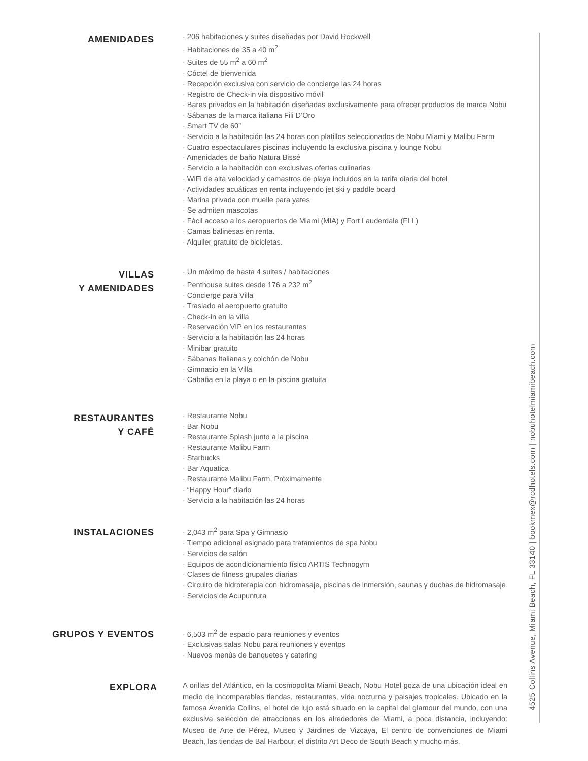AMENIDADES
· 206 habitaciones y suites diseñadas por David Rockwell
· Habitaciones de 35 a 40 m<sup>2</sup>
· Suites de 55 m<sup>2</sup> a 60 m<sup>2</sup>
· Cóctel de bienvenida
· Recepción exclusiva con servicio de concierge las 24 horas
· Registro de Check-in vía dispositivo móvil
· Bares privados en la habitación diseñadas exclusivamente para ofrecer productos de marca Nobu
· Sábanas de la marca italiana Fili D’Oro
· Smart TV de 60”
· Servicio a la habitación las 24 horas con platillos seleccionados de Nobu Miami y Malibu Farm
· Cuatro espectaculares piscinas incluyendo la exclusiva piscina y lounge Nobu
· Amenidades de baño Natura Bissé
· Servicio a la habitación con exclusivas ofertas culinarias
· WiFi de alta velocidad y camastros de playa incluidos en la tarifa diaria del hotel
· Actividades acuáticas en renta incluyendo jet ski y paddle board
· Marina privada con muelle para yates
· Se admiten mascotas
· Fácil acceso a los aeropuertos de Miami (MIA) y Fort Lauderdale (FLL)
· Camas balinesas en renta.
· Alquiler gratuito de bicicletas.
VILLAS
Y AMENIDADES
· Un máximo de hasta 4 suites / habitaciones
· Penthouse suites desde 176 a 232 m<sup>2</sup>
· Concierge para Villa
· Traslado al aeropuerto gratuito
· Check-in en la villa
· Reservación VIP en los restaurantes
· Servicio a la habitación las 24 horas
· Minibar gratuito
· Sábanas Italianas y colchón de Nobu
· Gimnasio en la Villa
· Cabaña en la playa o en la piscina gratuita
RESTAURANTES
Y CAFÉ
· Restaurante Nobu
· Bar Nobu
· Restaurante Splash junto a la piscina
· Restaurante Malibu Farm
· Starbucks
· Bar Aquatica
· Restaurante Malibu Farm, Próximamente
· “Happy Hour” diario
· Servicio a la habitación las 24 horas
INSTALACIONES
· 2,043 m<sup>2</sup> para Spa y Gimnasio
· Tiempo adicional asignado para tratamientos de spa Nobu
· Servicios de salón
· Equipos de acondicionamiento físico ARTIS Technogym
· Clases de fitness grupales diarias
· Circuito de hidroterapia con hidromasaje, piscinas de inmersión, saunas y duchas de hidromasaje
· Servicios de Acupuntura
GRUPOS Y EVENTOS
· 6,503 m<sup>2</sup> de espacio para reuniones y eventos
· Exclusivas salas Nobu para reuniones y eventos
· Nuevos menús de banquetes y catering
EXPLORA
A orillas del Atlántico, en la cosmopolita Miami Beach, Nobu Hotel goza de una ubicación ideal en medio de incomparables tiendas, restaurantes, vida nocturna y paisajes tropicales. Ubicado en la famosa Avenida Collins, el hotel de lujo está situado en la capital del glamour del mundo, con una exclusiva selección de atracciones en los alrededores de Miami, a poca distancia, incluyendo: Museo de Arte de Pérez, Museo y Jardines de Vizcaya, El centro de convenciones de Miami Beach, las tiendas de Bal Harbour, el distrito Art Deco de South Beach y mucho más.
4525 Collins Avenue, Miami Beach, FL 33140 | bookmex@rcdhotels.com | nobuhotelmiamibeach.com